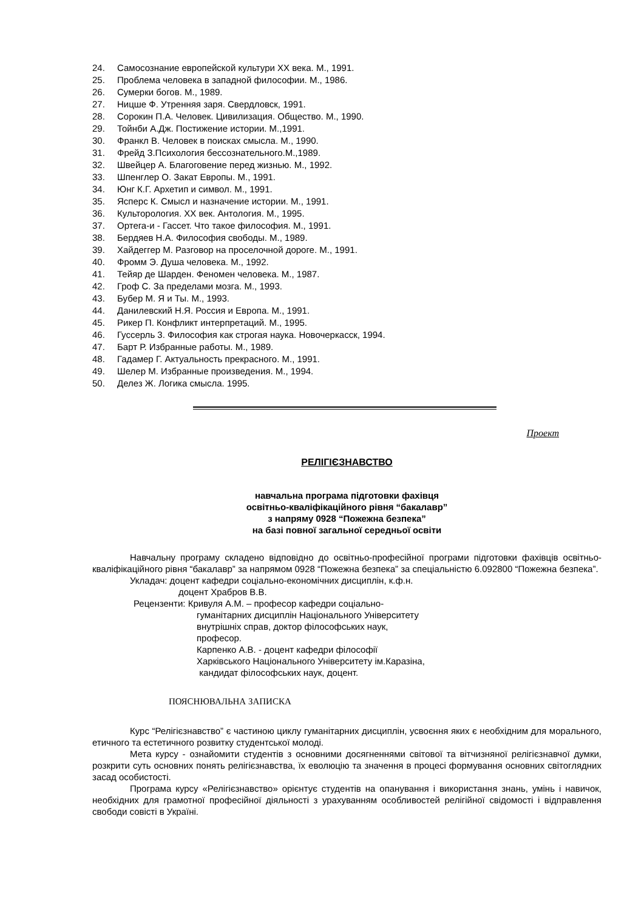24. Самосознание европейской культури XX века. М., 1991.
25. Проблема человека в западной философии. М., 1986.
26. Сумерки богов. М., 1989.
27. Ницше Ф. Утренняя заря. Свердловск, 1991.
28. Сорокин П.А. Человек. Цивилизация. Общество. М., 1990.
29. Тойнби А.Дж. Постижение истории. М.,1991.
30. Франкл В. Человек в поисках смысла. М., 1990.
31. Фрейд З.Психология бессознательного.М.,1989.
32. Швейцер А. Благоговение перед жизнью. М., 1992.
33. Шпенглер О. Закат Европы. М., 1991.
34. Юнг К.Г. Архетип и символ. М., 1991.
35. Ясперс К. Смысл и назначение истории. М., 1991.
36. Культорология. XX век. Антология. М., 1995.
37. Ортега-и - Гассет. Что такое философия. М., 1991.
38. Бердяев Н.А. Философия свободы. М., 1989.
39. Хайдеггер М. Разговор на проселочной дороге. М., 1991.
40. Фромм Э. Душа человека. М., 1992.
41. Тейяр де Шарден. Феномен человека. М., 1987.
42. Гроф С. За пределами мозга. М., 1993.
43. Бубер М. Я и Ты. М., 1993.
44. Данилевский Н.Я. Россия и Европа. М., 1991.
45. Рикер П. Конфликт интерпретаций. М., 1995.
46. Гуссерль 3. Философия как строгая наука. Новочеркасск, 1994.
47. Барт Р. Избранные работы. М., 1989.
48. Гадамер Г. Актуальность прекрасного. М., 1991.
49. Шелер М. Избранные произведения. М., 1994.
50. Делез Ж. Логика смысла. 1995.
Проект
РЕЛІГІЄЗНАВСТВО
навчальна програма підготовки фахівця
освітньо-кваліфікаційного рівня “бакалавр”
з напряму 0928 “Пожежна безпека”
на базі повної загальної середньої освіти
Навчальну програму складено відповідно до освітньо-професійної програми підготовки фахівців освітньо-кваліфікаційного рівня “бакалавр” за напрямом 0928 “Пожежна безпека” за спеціальністю 6.092800 “Пожежна безпека”.
Укладач: доцент кафедри соціально-економічних дисциплін, к.ф.н.
доцент Храбров В.В.
Рецензенти: Кривуля А.М. – професор кафедри соціально-
гуманітарних дисциплін Національного Університету
внутрішніх справ, доктор філософських наук,
професор.
Карпенко А.В. - доцент кафедри філософії
Харківського Національного Університету ім.Каразіна,
кандидат філософських наук, доцент.
ПОЯСНЮВАЛЬНА ЗАПИСКА
Курс “Релігієзнавство” є частиною циклу гуманітарних дисциплін, усвоєння яких є необхідним для морального, етичного та естетичного розвитку студентської молоді.
Мета курсу - ознайомити студентів з основними досягненнями світової та вітчизняної релігієзнавчої думки, розкрити суть основних понять релігієзнавства, їх еволюцію та значення в процесі формування основних світоглядних засад особистості.
Програма курсу «Релігієзнавство» орієнтує студентів на опанування і використання знань, умінь і навичок, необхідних для грамотної професійної діяльності з урахуванням особливостей релігійної свідомості і відправлення свободи совісті в Україні.